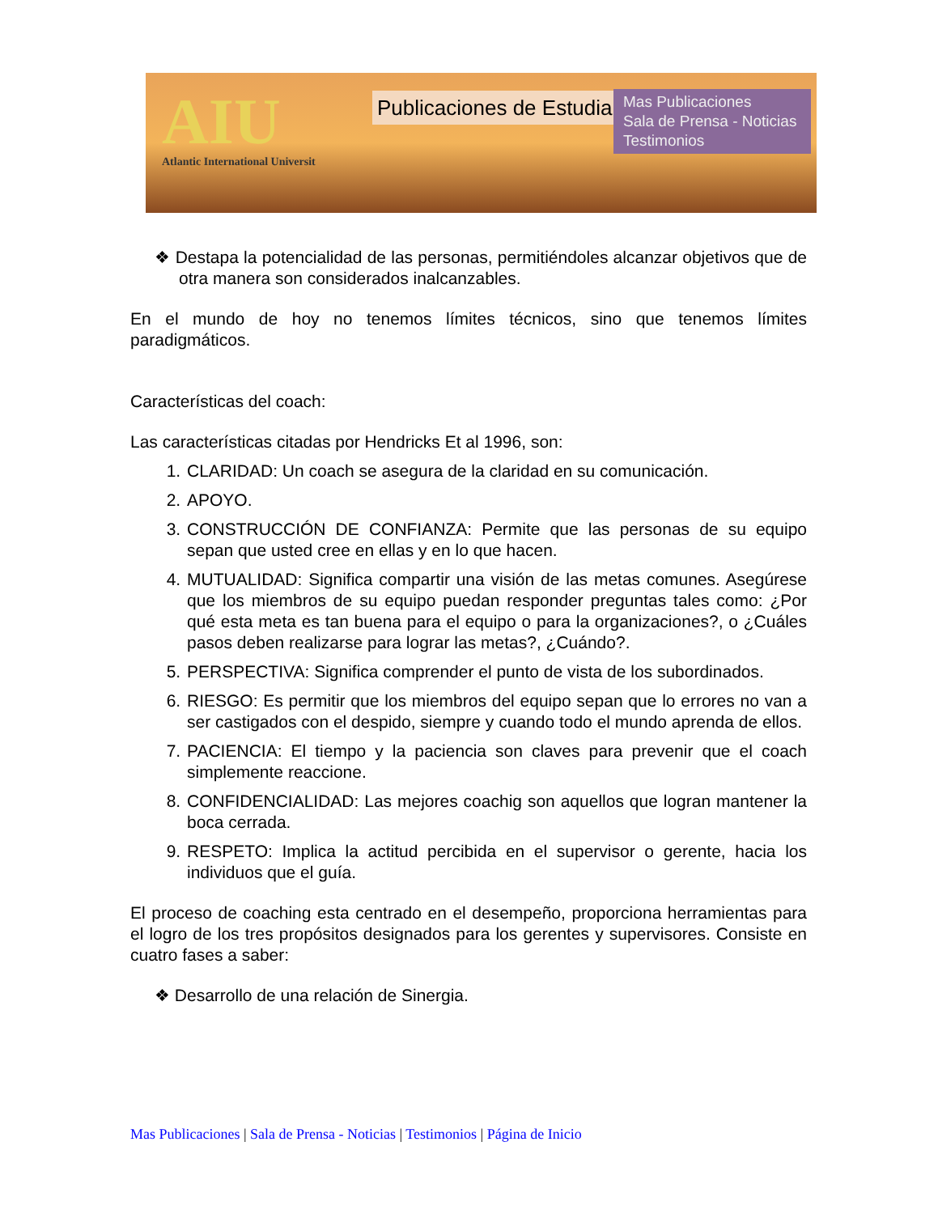AIU
Atlantic International Universit
Publicaciones de Estudiantes
Mas Publicaciones
Sala de Prensa - Noticias
Testimonios
❖ Destapa la potencialidad de las personas, permitiéndoles alcanzar objetivos que de otra manera son considerados inalcanzables.
En el mundo de hoy no tenemos límites técnicos, sino que tenemos límites paradigmáticos.
Características del coach:
Las características citadas por Hendricks Et al 1996, son:
1. CLARIDAD: Un coach se asegura de la claridad en su comunicación.
2. APOYO.
3. CONSTRUCCIÓN DE CONFIANZA: Permite que las personas de su equipo sepan que usted cree en ellas y en lo que hacen.
4. MUTUALIDAD: Significa compartir una visión de las metas comunes. Asegúrese que los miembros de su equipo puedan responder preguntas tales como: ¿Por qué esta meta es tan buena para el equipo o para la organizaciones?, o ¿Cuáles pasos deben realizarse para lograr las metas?, ¿Cuándo?.
5. PERSPECTIVA: Significa comprender el punto de vista de los subordinados.
6. RIESGO: Es permitir que los miembros del equipo sepan que lo errores no van a ser castigados con el despido, siempre y cuando todo el mundo aprenda de ellos.
7. PACIENCIA: El tiempo y la paciencia son claves para prevenir que el coach simplemente reaccione.
8. CONFIDENCIALIDAD: Las mejores coachig son aquellos que logran mantener la boca cerrada.
9. RESPETO: Implica la actitud percibida en el supervisor o gerente, hacia los individuos que el guía.
El proceso de coaching esta centrado en el desempeño, proporciona herramientas para el logro de los tres propósitos designados para los gerentes y supervisores. Consiste en cuatro fases a saber:
❖ Desarrollo de una relación de Sinergia.
Mas Publicaciones | Sala de Prensa - Noticias | Testimonios | Página de Inicio